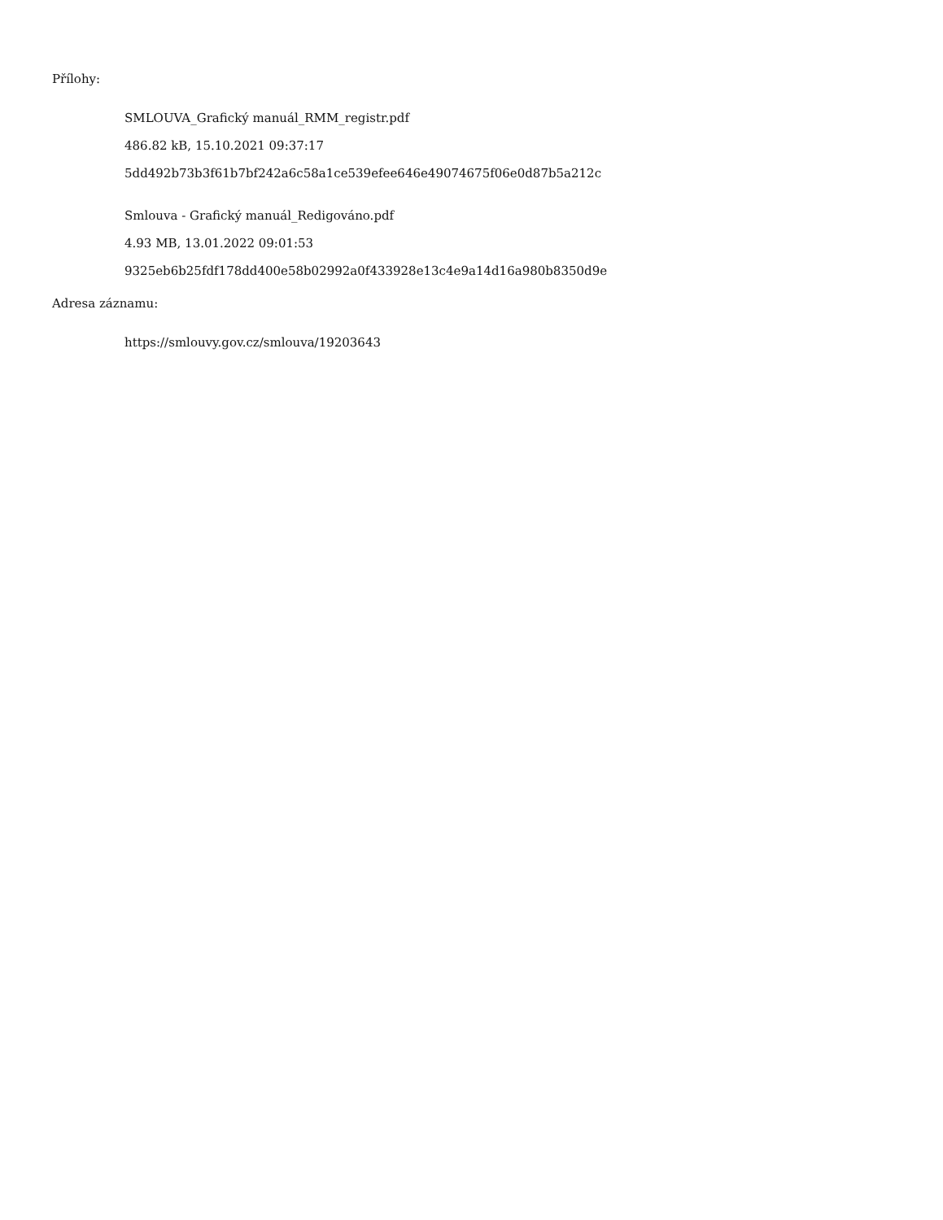Přílohy:
SMLOUVA_Grafický manuál_RMM_registr.pdf
486.82 kB, 15.10.2021 09:37:17
5dd492b73b3f61b7bf242a6c58a1ce539efee646e49074675f06e0d87b5a212c
Smlouva - Grafický manuál_Redigováno.pdf
4.93 MB, 13.01.2022 09:01:53
9325eb6b25fdf178dd400e58b02992a0f433928e13c4e9a14d16a980b8350d9e
Adresa záznamu:
https://smlouvy.gov.cz/smlouva/19203643